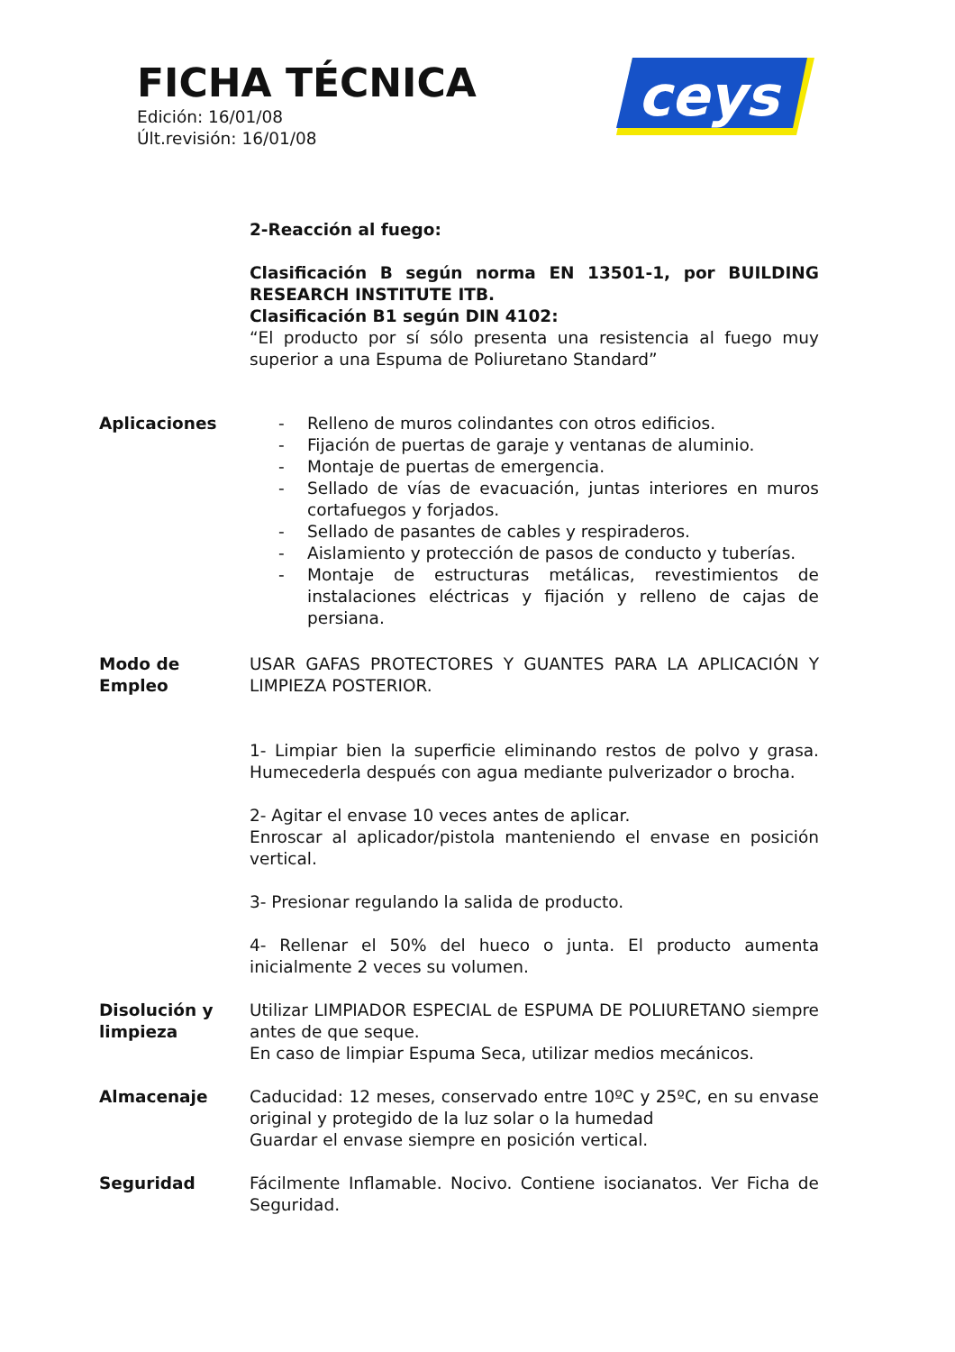FICHA TÉCNICA
Edición: 16/01/08
Últ.revisión: 16/01/08
ceys
2-Reacción al fuego:
Clasificación B según norma EN 13501-1, por BUILDING RESEARCH INSTITUTE ITB.
Clasificación B1 según DIN 4102:
“El producto por sí sólo presenta una resistencia al fuego muy superior a una Espuma de Poliuretano Standard”
Aplicaciones - Relleno de muros colindantes con otros edificios.
- Fijación de puertas de garaje y ventanas de aluminio.
- Montaje de puertas de emergencia.
- Sellado de vías de evacuación, juntas interiores en muros cortafuegos y forjados.
- Sellado de pasantes de cables y respiraderos.
- Aislamiento y protección de pasos de conducto y tuberías.
- Montaje de estructuras metálicas, revestimientos de instalaciones eléctricas y fijación y relleno de cajas de persiana.
Modo de
Empleo
USAR GAFAS PROTECTORES Y GUANTES PARA LA APLICACIÓN Y LIMPIEZA POSTERIOR.
1- Limpiar bien la superficie eliminando restos de polvo y grasa. Humecederla después con agua mediante pulverizador o brocha.
2- Agitar el envase 10 veces antes de aplicar.
Enroscar al aplicador/pistola manteniendo el envase en posición vertical.
3- Presionar regulando la salida de producto.
4- Rellenar el 50% del hueco o junta. El producto aumenta inicialmente 2 veces su volumen.
Disolución y
limpieza
Utilizar LIMPIADOR ESPECIAL de ESPUMA DE POLIURETANO siempre antes de que seque.
En caso de limpiar Espuma Seca, utilizar medios mecánicos.
Almacenaje Caducidad: 12 meses, conservado entre 10ºC y 25ºC, en su envase original y protegido de la luz solar o la humedad
Guardar el envase siempre en posición vertical.
Seguridad Fácilmente Inflamable. Nocivo. Contiene isocianatos. Ver Ficha de Seguridad.